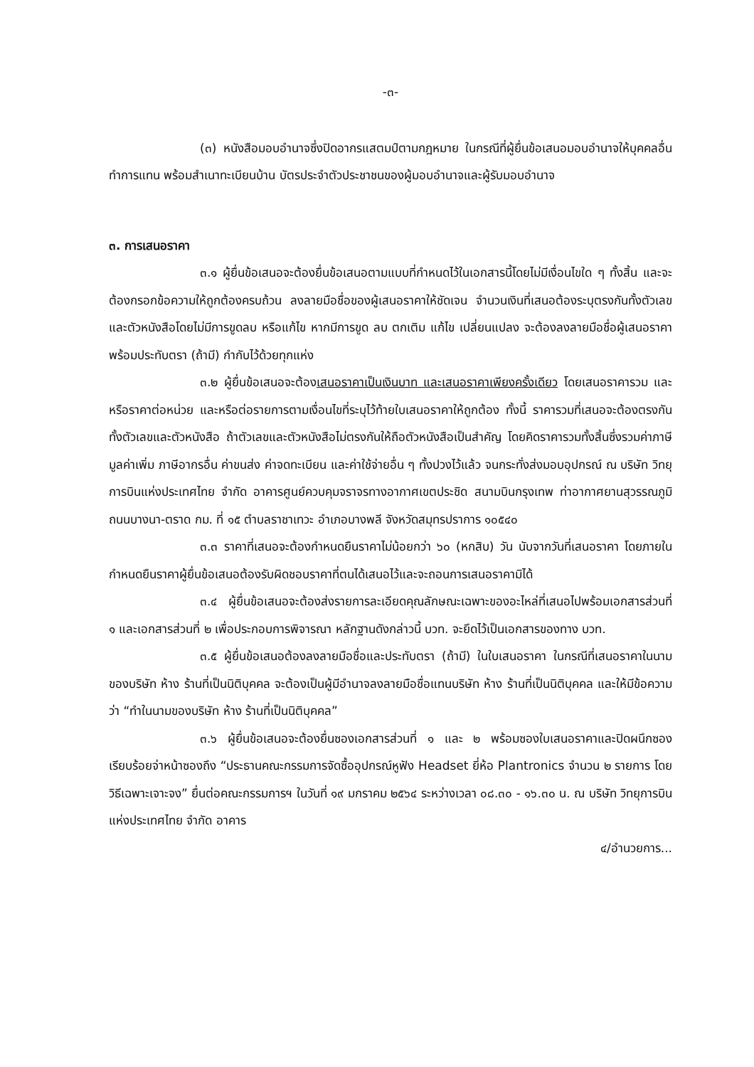-๓-
(๓) หนังสือมอบอำนาจซึ่งปิดอากรแสตมป์ตามกฎหมาย ในกรณีที่ผู้ยื่นข้อเสนอมอบอำนาจให้บุคคลอื่นทำการแทน พร้อมสำเนาทะเบียนบ้าน บัตรประจำตัวประชาชนของผู้มอบอำนาจและผู้รับมอบอำนาจ
๓. การเสนอราคา
๓.๑ ผู้ยื่นข้อเสนอจะต้องยื่นข้อเสนอตามแบบที่กำหนดไว้ในเอกสารนี้โดยไม่มีเงื่อนไขใด ๆ ทั้งสิ้น และจะต้องกรอกข้อความให้ถูกต้องครบถ้วน ลงลายมือชื่อของผู้เสนอราคาให้ชัดเจน จำนวนเงินที่เสนอต้องระบุตรงกันทั้งตัวเลขและตัวหนังสือโดยไม่มีการขูดลบ หรือแก้ไข หากมีการขูด ลบ ตกเติม แก้ไข เปลี่ยนแปลง จะต้องลงลายมือชื่อผู้เสนอราคา พร้อมประทับตรา (ถ้ามี) กำกับไว้ด้วยทุกแห่ง
๓.๒ ผู้ยื่นข้อเสนอจะต้องเสนอราคาเป็นเงินบาท และเสนอราคาเพียงครั้งเดียว โดยเสนอราคารวม และหรือราคาต่อหน่วย และหรือต่อรายการตามเงื่อนไขที่ระบุไว้ท้ายใบเสนอราคาให้ถูกต้อง ทั้งนี้ ราคารวมที่เสนอจะต้องตรงกันทั้งตัวเลขและตัวหนังสือ ถ้าตัวเลขและตัวหนังสือไม่ตรงกันให้ถือตัวหนังสือเป็นสำคัญ โดยคิดราคารวมทั้งสิ้นซึ่งรวมค่าภาษีมูลค่าเพิ่ม ภาษีอากรอื่น ค่าขนส่ง ค่าจดทะเบียน และค่าใช้จ่ายอื่น ๆ ทั้งปวงไว้แล้ว จนกระทั่งส่งมอบอุปกรณ์ ณ บริษัท วิทยุการบินแห่งประเทศไทย จำกัด อาคารศูนย์ควบคุมจราจรทางอากาศเขตประชิด สนามบินกรุงเทพ ท่าอากาศยานสุวรรณภูมิ ถนนบางนา-ตราด กม. ที่ ๑๕ ตำบลราชาเทวะ อำเภอบางพลี จังหวัดสมุทรปราการ ๑๐๕๔๐
๓.๓ ราคาที่เสนอจะต้องกำหนดยืนราคาไม่น้อยกว่า ๖๐ (หกสิบ) วัน นับจากวันที่เสนอราคา โดยภายในกำหนดยืนราคาผู้ยื่นข้อเสนอต้องรับผิดชอบราคาที่ตนได้เสนอไว้และจะถอนการเสนอราคามิได้
๓.๔ ผู้ยื่นข้อเสนอจะต้องส่งรายการละเอียดคุณลักษณะเฉพาะของอะไหล่ที่เสนอไปพร้อมเอกสารส่วนที่ ๑ และเอกสารส่วนที่ ๒ เพื่อประกอบการพิจารณา หลักฐานดังกล่าวนี้ บวท. จะยึดไว้เป็นเอกสารของทาง บวท.
๓.๕ ผู้ยื่นข้อเสนอต้องลงลายมือชื่อและประทับตรา (ถ้ามี) ในใบเสนอราคา ในกรณีที่เสนอราคาในนามของบริษัท ห้าง ร้านที่เป็นนิติบุคคล จะต้องเป็นผู้มีอำนาจลงลายมือชื่อแทนบริษัท ห้าง ร้านที่เป็นนิติบุคคล และให้มีข้อความว่า “ทำในนามของบริษัท ห้าง ร้านที่เป็นนิติบุคคล”
๓.๖ ผู้ยื่นข้อเสนอจะต้องยื่นซองเอกสารส่วนที่ ๑ และ ๒ พร้อมซองใบเสนอราคาและปิดผนึกซองเรียบร้อยจ่าหน้าซองถึง “ประธานคณะกรรมการจัดซื้ออุปกรณ์หูฟัง Headset ยี่ห้อ Plantronics จำนวน ๒ รายการ โดยวิธีเฉพาะเจาะจง” ยื่นต่อคณะกรรมการฯ ในวันที่ ๑๙ มกราคม ๒๕๖๔ ระหว่างเวลา ๐๘.๓๐ - ๑๖.๓๐ น. ณ บริษัท วิทยุการบินแห่งประเทศไทย จำกัด อาคาร
๔/อำนวยการ...